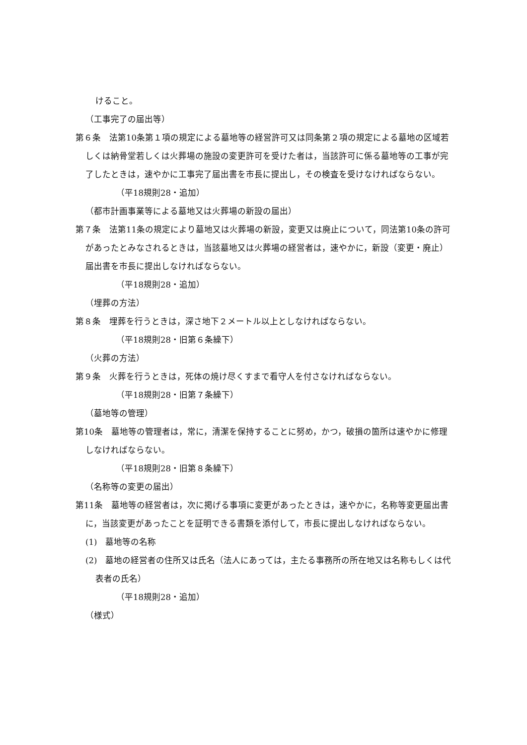けること。
（工事完了の届出等）
第６条　法第10条第１項の規定による墓地等の経営許可又は同条第２項の規定による墓地の区域若しくは納骨堂若しくは火葬場の施設の変更許可を受けた者は，当該許可に係る墓地等の工事が完了したときは，速やかに工事完了届出書を市長に提出し，その検査を受けなければならない。
（平18規則28・追加）
（都市計画事業等による墓地又は火葬場の新設の届出）
第７条　法第11条の規定により墓地又は火葬場の新設，変更又は廃止について，同法第10条の許可があったとみなされるときは，当該墓地又は火葬場の経営者は，速やかに，新設（変更・廃止）届出書を市長に提出しなければならない。
（平18規則28・追加）
（埋葬の方法）
第８条　埋葬を行うときは，深さ地下２メートル以上としなければならない。
（平18規則28・旧第６条繰下）
（火葬の方法）
第９条　火葬を行うときは，死体の焼け尽くすまで看守人を付さなければならない。
（平18規則28・旧第７条繰下）
（墓地等の管理）
第10条　墓地等の管理者は，常に，清潔を保持することに努め，かつ，破損の箇所は速やかに修理しなければならない。
（平18規則28・旧第８条繰下）
（名称等の変更の届出）
第11条　墓地等の経営者は，次に掲げる事項に変更があったときは，速やかに，名称等変更届出書に，当該変更があったことを証明できる書類を添付して，市長に提出しなければならない。
(1)　墓地等の名称
(2)　墓地の経営者の住所又は氏名（法人にあっては，主たる事務所の所在地又は名称もしくは代表者の氏名）
（平18規則28・追加）
（様式）